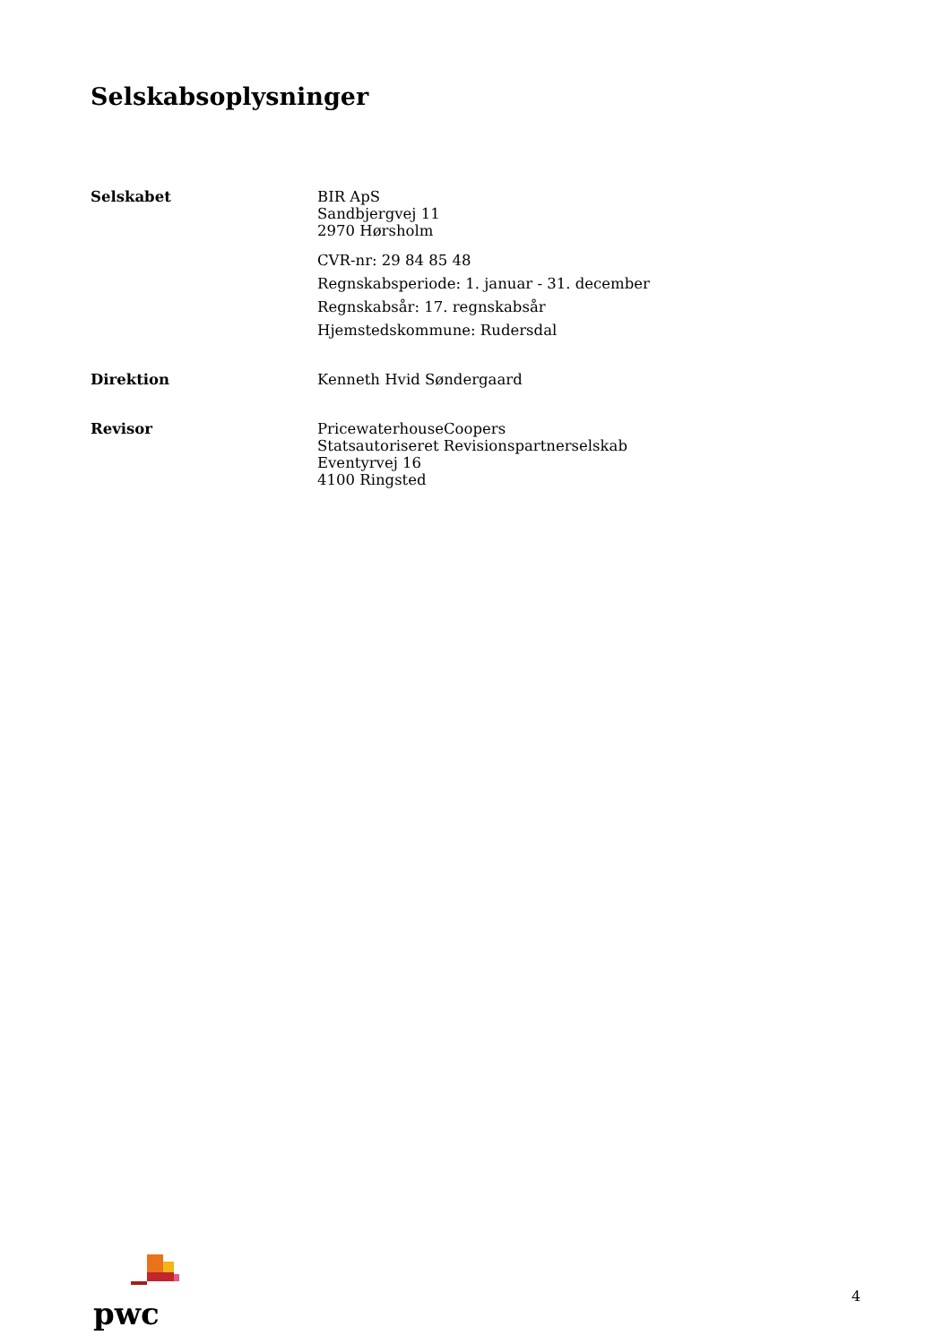Selskabsoplysninger
Selskabet
BIR ApS
Sandbjergvej 11
2970 Hørsholm
CVR-nr: 29 84 85 48
Regnskabsperiode: 1. januar - 31. december
Regnskabsår: 17. regnskabsår
Hjemstedskommune: Rudersdal
Direktion
Kenneth Hvid Søndergaard
Revisor
PricewaterhouseCoopers
Statsautoriseret Revisionspartnerselskab
Eventyrvej 16
4100 Ringsted
pwc
4